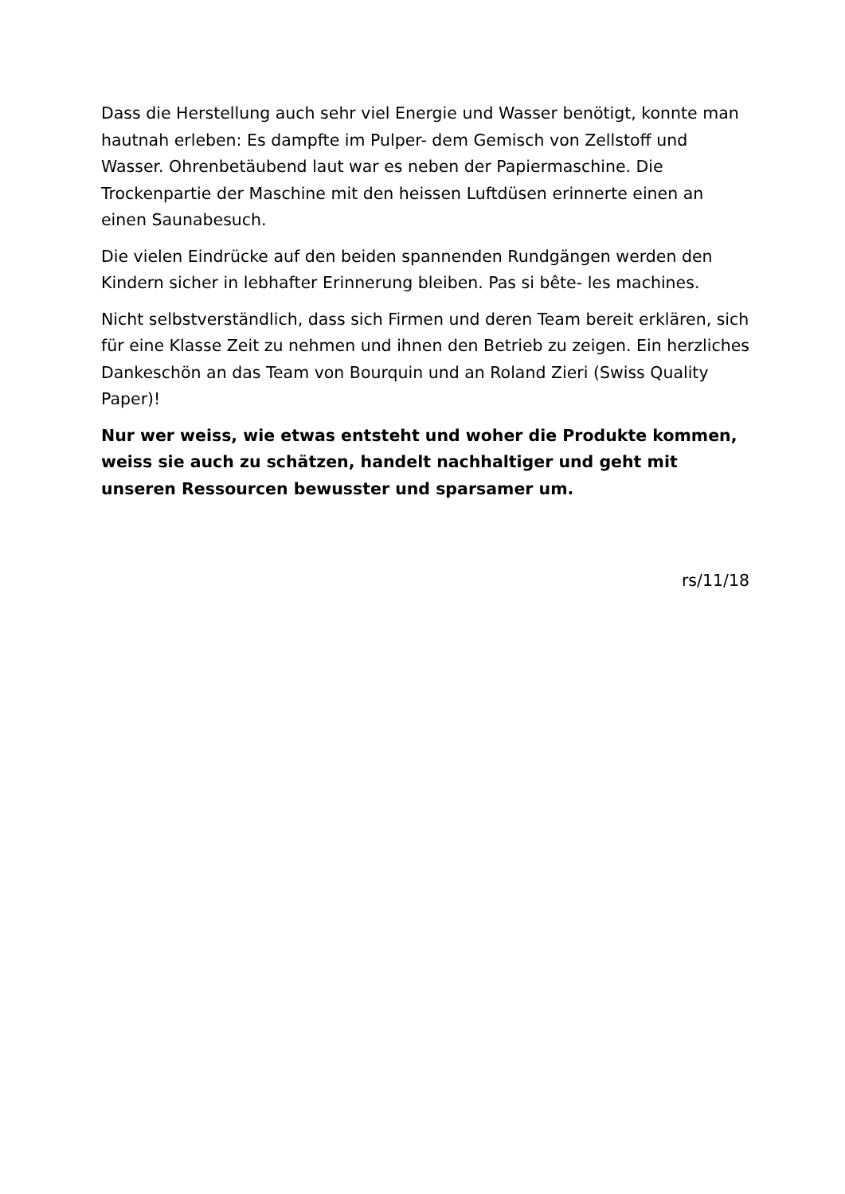Dass die Herstellung auch sehr viel Energie und Wasser benötigt, konnte man hautnah erleben: Es dampfte im Pulper- dem Gemisch von Zellstoff und Wasser. Ohrenbetäubend laut war es neben der Papiermaschine. Die Trockenpartie der Maschine mit den heissen Luftdüsen erinnerte einen an einen Saunabesuch.
Die vielen Eindrücke auf den beiden spannenden Rundgängen werden den Kindern sicher in lebhafter Erinnerung bleiben. Pas si bête- les machines.
Nicht selbstverständlich, dass sich Firmen und deren Team bereit erklären, sich für eine Klasse Zeit zu nehmen und ihnen den Betrieb zu zeigen. Ein herzliches Dankeschön an das Team von Bourquin und an Roland Zieri (Swiss Quality Paper)!
Nur wer weiss, wie etwas entsteht und woher die Produkte kommen, weiss sie auch zu schätzen, handelt nachhaltiger und geht mit unseren Ressourcen bewusster und sparsamer um.
rs/11/18